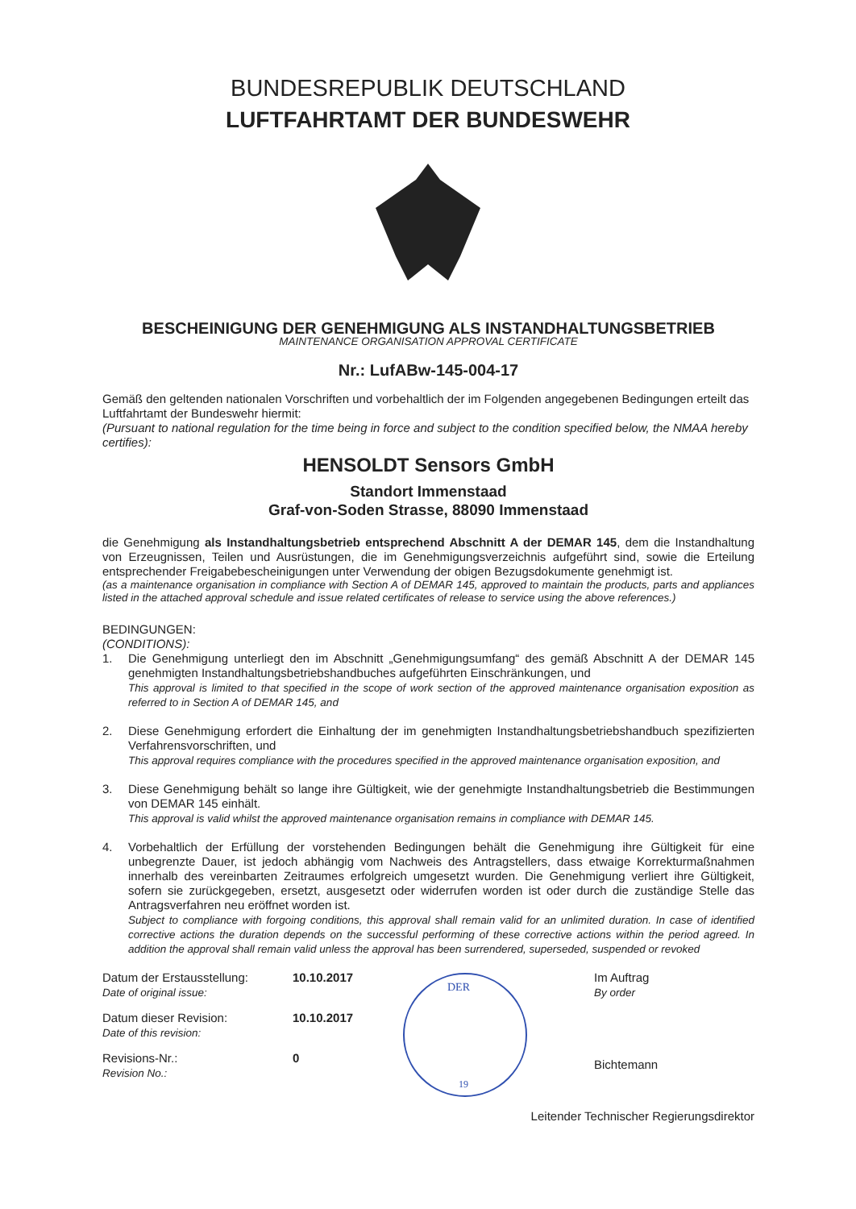BUNDESREPUBLIK DEUTSCHLAND
LUFTFAHRTAMT DER BUNDESWEHR
BESCHEINIGUNG DER GENEHMIGUNG ALS INSTANDHALTUNGSBETRIEB
MAINTENANCE ORGANISATION APPROVAL CERTIFICATE
Nr.: LufABw-145-004-17
Gemäß den geltenden nationalen Vorschriften und vorbehaltlich der im Folgenden angegebenen Bedingungen erteilt das Luftfahrtamt der Bundeswehr hiermit:
(Pursuant to national regulation for the time being in force and subject to the condition specified below, the NMAA hereby certifies):
HENSOLDT Sensors GmbH
Standort Immenstaad
Graf-von-Soden Strasse, 88090 Immenstaad
die Genehmigung als Instandhaltungsbetrieb entsprechend Abschnitt A der DEMAR 145, dem die Instandhaltung von Erzeugnissen, Teilen und Ausrüstungen, die im Genehmigungsverzeichnis aufgeführt sind, sowie die Erteilung entsprechender Freigabebescheinigungen unter Verwendung der obigen Bezugsdokumente genehmigt ist.
(as a maintenance organisation in compliance with Section A of DEMAR 145, approved to maintain the products, parts and appliances listed in the attached approval schedule and issue related certificates of release to service using the above references.)
BEDINGUNGEN:
(CONDITIONS):
1. Die Genehmigung unterliegt den im Abschnitt „Genehmigungsumfang“ des gemäß Abschnitt A der DEMAR 145 genehmigten Instandhaltungsbetriebshandbuches aufgeführten Einschränkungen, und
This approval is limited to that specified in the scope of work section of the approved maintenance organisation exposition as referred to in Section A of DEMAR 145, and
2. Diese Genehmigung erfordert die Einhaltung der im genehmigten Instandhaltungsbetriebshandbuch spezifizierten Verfahrensvorschriften, und
This approval requires compliance with the procedures specified in the approved maintenance organisation exposition, and
3. Diese Genehmigung behält so lange ihre Gültigkeit, wie der genehmigte Instandhaltungsbetrieb die Bestimmungen von DEMAR 145 einhält.
This approval is valid whilst the approved maintenance organisation remains in compliance with DEMAR 145.
4. Vorbehaltlich der Erfüllung der vorstehenden Bedingungen behält die Genehmigung ihre Gültigkeit für eine unbegrenzte Dauer, ist jedoch abhängig vom Nachweis des Antragstellers, dass etwaige Korrekturmaßnahmen innerhalb des vereinbarten Zeitraumes erfolgreich umgesetzt wurden. Die Genehmigung verliert ihre Gültigkeit, sofern sie zurückgegeben, ersetzt, ausgesetzt oder widerrufen worden ist oder durch die zuständige Stelle das Antragsverfahren neu eröffnet worden ist.
Subject to compliance with forgoing conditions, this approval shall remain valid for an unlimited duration. In case of identified corrective actions the duration depends on the successful performing of these corrective actions within the period agreed. In addition the approval shall remain valid unless the approval has been surrendered, superseded, suspended or revoked
Datum der Erstausstellung:
Date of original issue: 10.10.2017
Datum dieser Revision:
Date of this revision: 10.10.2017
Revisions-Nr.:
Revision No.: 0
DER
19
Im Auftrag
By order
Bichtemann
Leitender Technischer Regierungsdirektor